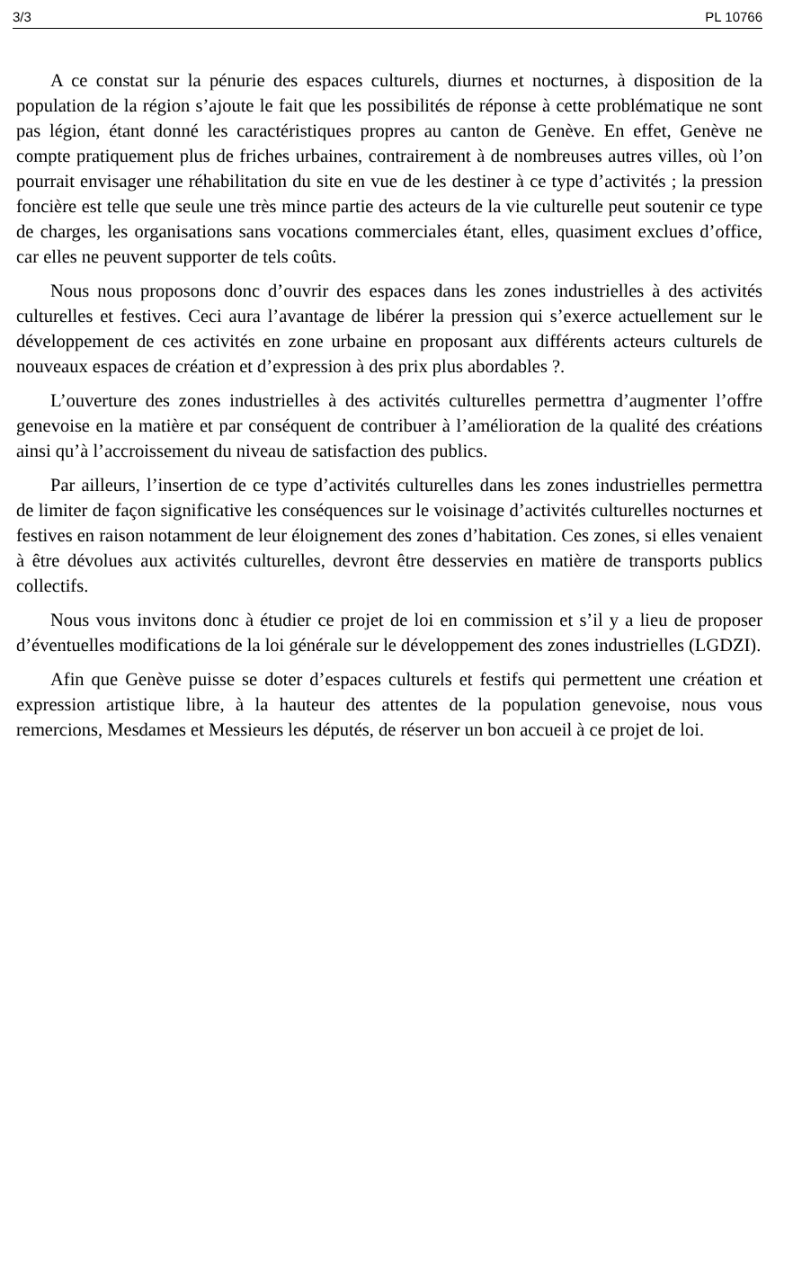3/3 PL 10766
A ce constat sur la pénurie des espaces culturels, diurnes et nocturnes, à disposition de la population de la région s’ajoute le fait que les possibilités de réponse à cette problématique ne sont pas légion, étant donné les caractéristiques propres au canton de Genève. En effet, Genève ne compte pratiquement plus de friches urbaines, contrairement à de nombreuses autres villes, où l’on pourrait envisager une réhabilitation du site en vue de les destiner à ce type d’activités ; la pression foncière est telle que seule une très mince partie des acteurs de la vie culturelle peut soutenir ce type de charges, les organisations sans vocations commerciales étant, elles, quasiment exclues d’office, car elles ne peuvent supporter de tels coûts.
Nous nous proposons donc d’ouvrir des espaces dans les zones industrielles à des activités culturelles et festives. Ceci aura l’avantage de libérer la pression qui s’exerce actuellement sur le développement de ces activités en zone urbaine en proposant aux différents acteurs culturels de nouveaux espaces de création et d’expression à des prix plus abordables ?.
L’ouverture des zones industrielles à des activités culturelles permettra d’augmenter l’offre genevoise en la matière et par conséquent de contribuer à l’amélioration de la qualité des créations ainsi qu’à l’accroissement du niveau de satisfaction des publics.
Par ailleurs, l’insertion de ce type d’activités culturelles dans les zones industrielles permettra de limiter de façon significative les conséquences sur le voisinage d’activités culturelles nocturnes et festives en raison notamment de leur éloignement des zones d’habitation. Ces zones, si elles venaient à être dévolues aux activités culturelles, devront être desservies en matière de transports publics collectifs.
Nous vous invitons donc à étudier ce projet de loi en commission et s’il y a lieu de proposer d’éventuelles modifications de la loi générale sur le développement des zones industrielles (LGDZI).
Afin que Genève puisse se doter d’espaces culturels et festifs qui permettent une création et expression artistique libre, à la hauteur des attentes de la population genevoise, nous vous remercions, Mesdames et Messieurs les députés, de réserver un bon accueil à ce projet de loi.